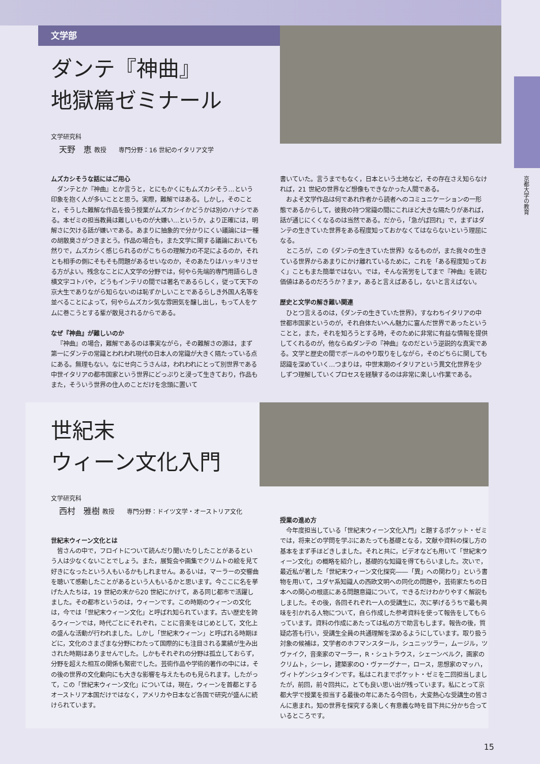文学部
京都大学の教育
ダンテ『神曲』
地獄篇ゼミナール
文学研究科
天野　恵 教授　　専門分野：16 世紀のイタリア文学
ムズカシそうな話にはご用心
ダンテとか『神曲』とか言うと，とにもかくにもムズカシそう…という印象を抱く人が多いことと思う。実際，難解ではある。しかし，そのことと，そうした難解な作品を扱う授業がムズカシイかどうかは別のハナシである。本ゼミの担当教員は難しいものが大嫌い…というか，より正確には，明解さに欠ける話が嫌いである。あまりに抽象的で分かりにくい議論には一種の胡散臭さがつきまとう。作品の場合も，また文学に関する議論においても然りで，ムズカシく感じられるのがこちらの理解力の不足によるのか，それとも相手の側にそもそも問題があるせいなのか，そのあたりはハッキリさせる方がよい。残念なことに人文学の分野では，何やら先端的専門用語らしき横文字コトバや，どうもインテリの間では著名であるらしく，従って天下の京大生でありながら知らないのは恥ずかしいことであるらしき外国人名等を並べることによって，何やらムズカシ気な雰囲気を醸し出し，もって人をケムに巻こうとする輩が散見されるからである。
なぜ『神曲』が難しいのか
『神曲』の場合，難解であるのは事実ながら，その難解さの源は，まず第一にダンテの常識とわれわれ現代の日本人の常識が大きく隔たっている点にある。無理もない。なにせ向こうさんは，われわれにとって別世界である中世イタリアの都市国家という世界にどっぷりと浸って生きており，作品もまた，そういう世界の住人のことだけを念頭に置いて
書いていた。言うまでもなく，日本という土地など，その存在さえ知らなければ，21 世紀の世界など想像もできなかった人間である。
およそ文学作品は何であれ作者から読者へのコミュニケーションの一形態であるからして，彼我の持つ常識の間にこれほど大きな隔たりがあれば，話が通じにくくなるのは当然である。だから，「急がば回れ」で，まずはダンテの生きていた世界をある程度知っておかなくてはならないという理屈になる。
ところが，この《ダンテの生きていた世界》なるものが，また我々の生きている世界からあまりにかけ離れているために，これを「ある程度知っておく」こともまた簡単ではない。では，そんな苦労をしてまで『神曲』を読む価値はあるのだろうか？まァ，あると言えばあるし，ないと言えばない。
歴史と文学の解き難い関連
ひとつ言えるのは，《ダンテの生きていた世界》，すなわちイタリアの中世都市国家というのが，それ自体たいへん魅力に富んだ世界であったということと，また，それを知ろうとする時，そのために非常に有益な情報を提供してくれるのが，他ならぬダンテの『神曲』なのだという逆説的な真実である。文学と歴史の間でボールのやり取りをしながら，そのどちらに関しても認識を深めていく…つまりは，中世末期のイタリアという異文化世界を少しずつ理解していくプロセスを経験するのは非常に楽しい作業である。
世紀末
ウィーン文化入門
文学研究科
西村　雅樹 教授　　専門分野：ドイツ文学・オーストリア文化
世紀末ウィーン文化とは
皆さんの中で，フロイトについて読んだり聞いたりしたことがあるという人は少なくないことでしょう。また，展覧会や画集でクリムトの絵を見て好きになったという人もいるかもしれません。あるいは，マーラーの交響曲を聴いて感動したことがあるという人もいるかと思います。今ここに名を挙げた人たちは，19 世紀の末から20 世紀にかけて，ある同じ都市で活躍しました。その都市というのは，ウィーンです。この時期のウィーンの文化は，今では「世紀末ウィーン文化」と呼ばれ知られています。古い歴史を誇るウィーンでは，時代ごとにそれぞれ，ことに音楽をはじめとして，文化上の盛んな活動が行われました。しかし「世紀末ウィーン」と呼ばれる時期ほどに，文化のさまざまな分野にわたって国際的にも注目される業績が生み出された時期はありませんでした。しかもそれぞれの分野は孤立しておらず，分野を超えた相互の関係も緊密でした。芸術作品や学術的著作の中には，その後の世界の文化動向にも大きな影響を与えたものも見られます。したがって，この「世紀末ウィーン文化」については，現在，ウィーンを首都とするオーストリア本国だけではなく，アメリカや日本など各国で研究が盛んに続けられています。
授業の進め方
今年度担当している「世紀末ウィーン文化入門」と題するポケット・ゼミでは，将来どの学問を学ぶにあたっても基礎となる，文献や資料の探し方の基本をまず手ほどきしました。それと共に，ビデオなども用いて「世紀末ウィーン文化」の概略を紹介し，基礎的な知識を得てもらいました。次いで，最近私が著した「世紀末ウィーン文化探究――「異」への関わり」という書物を用いて，ユダヤ系知識人の西欧文明への同化の問題や，芸術家たちの日本への関心の根底にある問題意識について，できるだけわかりやすく解説もしました。その後，各回それぞれ一人の受講生に，次に挙げるうちで最も興味を引かれる人物について，自ら作成した参考資料を使って報告をしてもらっています。資料の作成にあたっては私の方で助言もします。報告の後，質疑応答も行い，受講生全員の共通理解を深めるようにしています。取り扱う対象の候補は，文学者のホフマンスタール，シュニッツラー，ムージル，ツヴァイク，音楽家のマーラー，R・シュトラウス，シェーンベルク，画家のクリムト，シーレ，建築家のO・ヴァーグナー，ロース，思想家のマッハ，ヴィトゲンシュタインです。私はこれまでポケット・ゼミを二回担当しましたが，前回，前々回共に，とても良い思い出が残っています。私にとって京都大学で授業を担当する最後の年にあたる今回も，大変熱心な受講生の皆さんに恵まれ，知の世界を探究する楽しく有意義な時を目下共に分かち合っているところです。
15